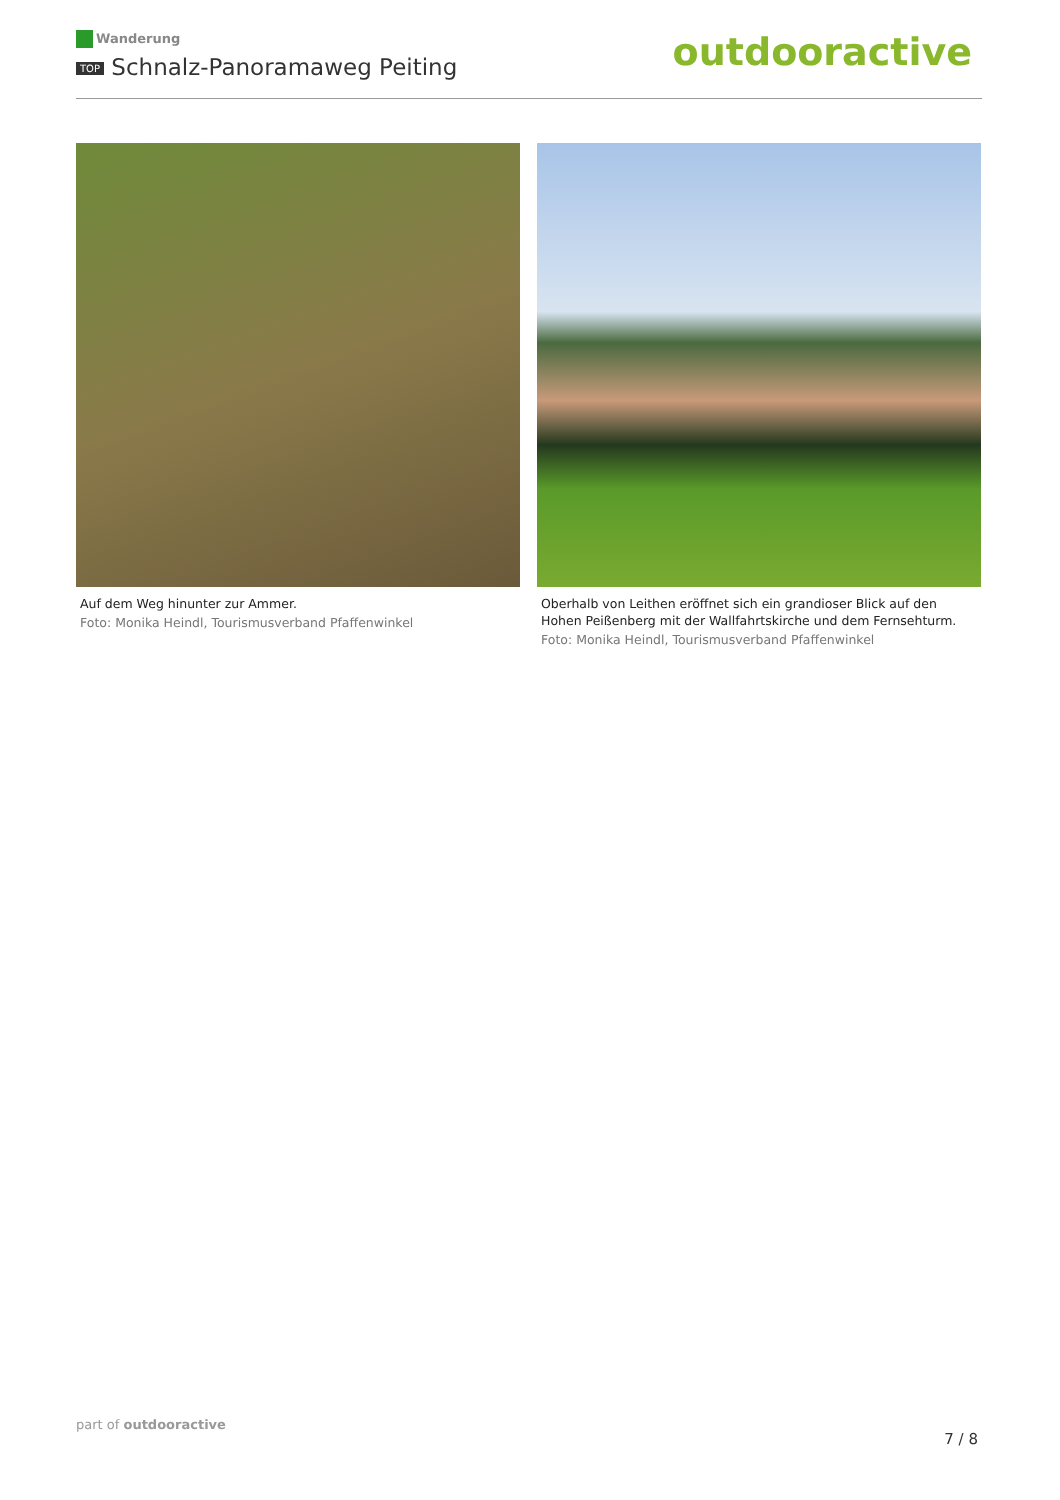Wanderung
TOP Schnalz-Panoramaweg Peiting
outdooractive
Auf dem Weg hinunter zur Ammer.
Foto: Monika Heindl, Tourismusverband Pfaffenwinkel
Oberhalb von Leithen eröffnet sich ein grandioser Blick auf den Hohen Peißenberg mit der Wallfahrtskirche und dem Fernsehturm.
Foto: Monika Heindl, Tourismusverband Pfaffenwinkel
part of outdooractive
7 / 8